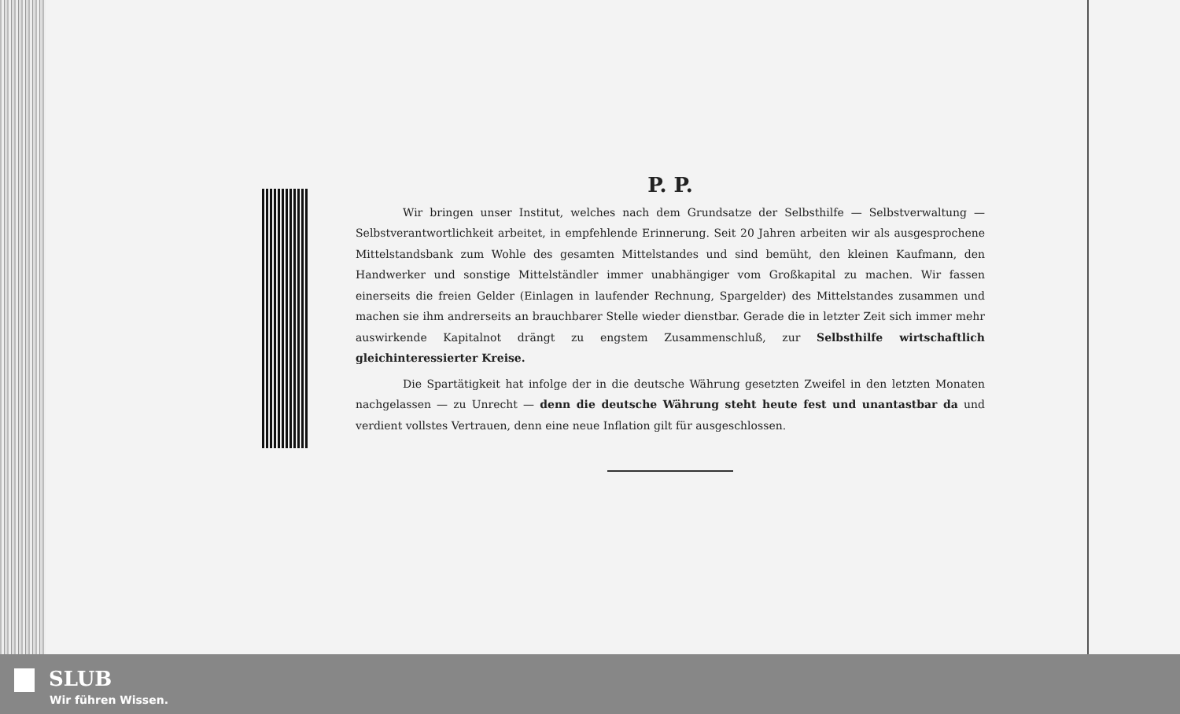P. P.
Wir bringen unser Institut, welches nach dem Grundsatze der Selbsthilfe — Selbstverwaltung — Selbstverantwortlichkeit arbeitet, in empfehlende Erinnerung. Seit 20 Jahren arbeiten wir als ausgesprochene Mittelstandsbank zum Wohle des gesamten Mittelstandes und sind bemüht, den kleinen Kaufmann, den Handwerker und sonstige Mittelständler immer unabhängiger vom Großkapital zu machen. Wir fassen einerseits die freien Gelder (Einlagen in laufender Rechnung, Spargelder) des Mittelstandes zusammen und machen sie ihm andrerseits an brauchbarer Stelle wieder dienstbar. Gerade die in letzter Zeit sich immer mehr auswirkende Kapitalnot drängt zu engstem Zusammenschluß, zur Selbsthilfe wirtschaftlich gleichinteressierter Kreise.
Die Spartätigkeit hat infolge der in die deutsche Währung gesetzten Zweifel in den letzten Monaten nachgelassen — zu Unrecht — denn die deutsche Währung steht heute fest und unantastbar da und verdient vollstes Vertrauen, denn eine neue Inflation gilt für ausgeschlossen.
SLUB
Wir führen Wissen.